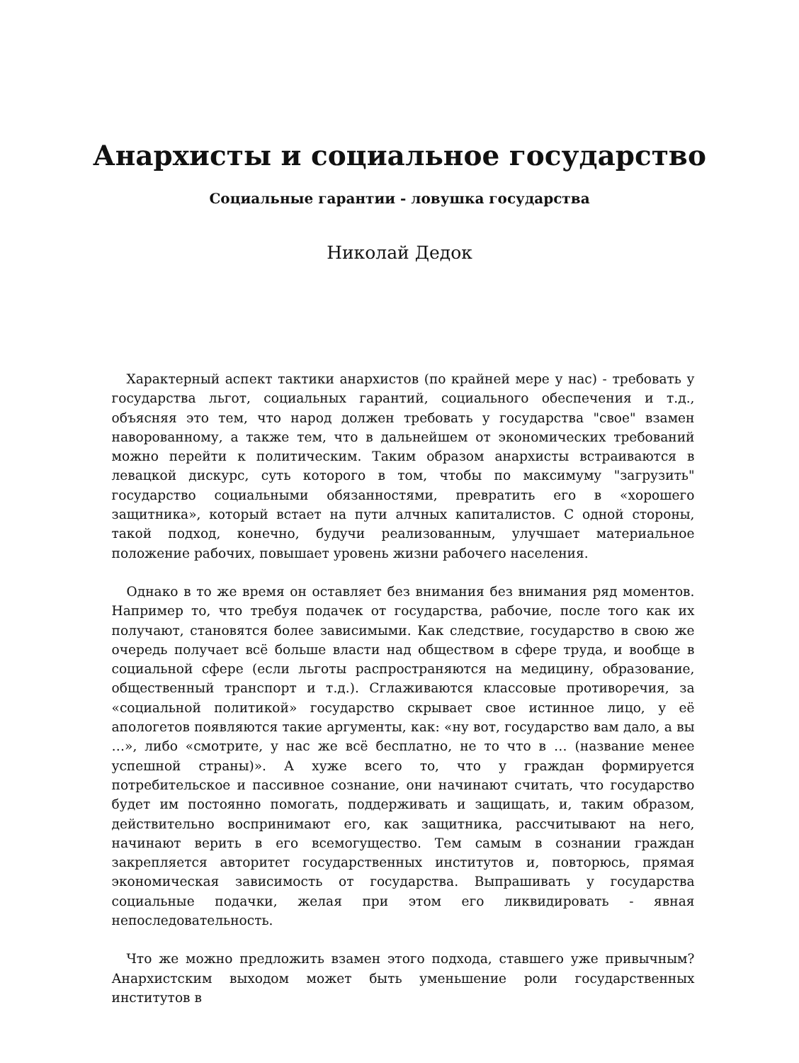Анархисты и социальное государство
Социальные гарантии - ловушка государства
Николай Дедок
Характерный аспект тактики анархистов (по крайней мере у нас) - требовать у государства льгот, социальных гарантий, социального обеспечения и т.д., объясняя это тем, что народ должен требовать у государства "свое" взамен наворованному, а также тем, что в дальнейшем от экономических требований можно перейти к политическим. Таким образом анархисты встраиваются в левацкой дискурс, суть которого в том, чтобы по максимуму "загрузить" государство социальными обязанностями, превратить его в «хорошего защитника», который встает на пути алчных капиталистов. С одной стороны, такой подход, конечно, будучи реализованным, улучшает материальное положение рабочих, повышает уровень жизни рабочего населения.
Однако в то же время он оставляет без внимания без внимания ряд моментов. Например то, что требуя подачек от государства, рабочие, после того как их получают, становятся более зависимыми. Как следствие, государство в свою же очередь получает всё больше власти над обществом в сфере труда, и вообще в социальной сфере (если льготы распространяются на медицину, образование, общественный транспорт и т.д.). Сглаживаются классовые противоречия, за «социальной политикой» государство скрывает свое истинное лицо, у её апологетов появляются такие аргументы, как: «ну вот, государство вам дало, а вы …», либо «смотрите, у нас же всё бесплатно, не то что в … (название менее успешной страны)». А хуже всего то, что у граждан формируется потребительское и пассивное сознание, они начинают считать, что государство будет им постоянно помогать, поддерживать и защищать, и, таким образом, действительно воспринимают его, как защитника, рассчитывают на него, начинают верить в его всемогущество. Тем самым в сознании граждан закрепляется авторитет государственных институтов и, повторюсь, прямая экономическая зависимость от государства. Выпрашивать у государства социальные подачки, желая при этом его ликвидировать - явная непоследовательность.
Что же можно предложить взамен этого подхода, ставшего уже привычным? Анархистским выходом может быть уменьшение роли государственных институтов в